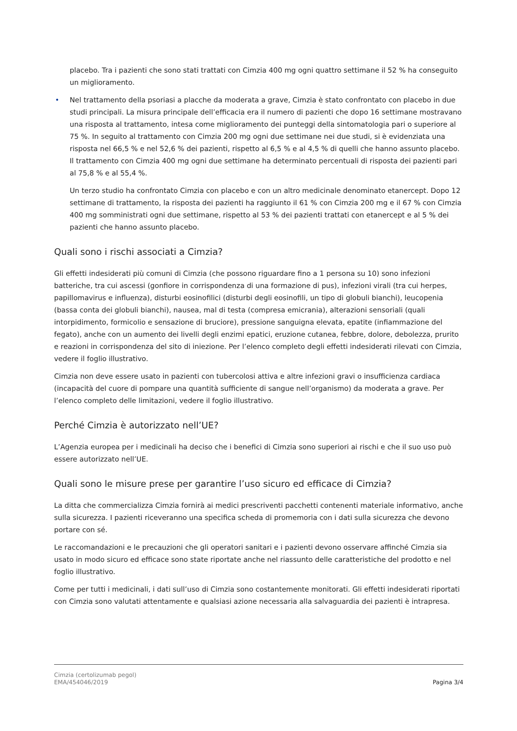placebo. Tra i pazienti che sono stati trattati con Cimzia 400 mg ogni quattro settimane il 52 % ha conseguito un miglioramento.
• Nel trattamento della psoriasi a placche da moderata a grave, Cimzia è stato confrontato con placebo in due studi principali. La misura principale dell’efficacia era il numero di pazienti che dopo 16 settimane mostravano una risposta al trattamento, intesa come miglioramento dei punteggi della sintomatologia pari o superiore al 75 %. In seguito al trattamento con Cimzia 200 mg ogni due settimane nei due studi, si è evidenziata una risposta nel 66,5 % e nel 52,6 % dei pazienti, rispetto al 6,5 % e al 4,5 % di quelli che hanno assunto placebo. Il trattamento con Cimzia 400 mg ogni due settimane ha determinato percentuali di risposta dei pazienti pari al 75,8 % e al 55,4 %.
Un terzo studio ha confrontato Cimzia con placebo e con un altro medicinale denominato etanercept. Dopo 12 settimane di trattamento, la risposta dei pazienti ha raggiunto il 61 % con Cimzia 200 mg e il 67 % con Cimzia 400 mg somministrati ogni due settimane, rispetto al 53 % dei pazienti trattati con etanercept e al 5 % dei pazienti che hanno assunto placebo.
Quali sono i rischi associati a Cimzia?
Gli effetti indesiderati più comuni di Cimzia (che possono riguardare fino a 1 persona su 10) sono infezioni batteriche, tra cui ascessi (gonfiore in corrispondenza di una formazione di pus), infezioni virali (tra cui herpes, papillomavirus e influenza), disturbi eosinofilici (disturbi degli eosinofili, un tipo di globuli bianchi), leucopenia (bassa conta dei globuli bianchi), nausea, mal di testa (compresa emicrania), alterazioni sensoriali (quali intorpidimento, formicolio e sensazione di bruciore), pressione sanguigna elevata, epatite (infiammazione del fegato), anche con un aumento dei livelli degli enzimi epatici, eruzione cutanea, febbre, dolore, debolezza, prurito e reazioni in corrispondenza del sito di iniezione. Per l’elenco completo degli effetti indesiderati rilevati con Cimzia, vedere il foglio illustrativo.
Cimzia non deve essere usato in pazienti con tubercolosi attiva e altre infezioni gravi o insufficienza cardiaca (incapacità del cuore di pompare una quantità sufficiente di sangue nell’organismo) da moderata a grave. Per l’elenco completo delle limitazioni, vedere il foglio illustrativo.
Perché Cimzia è autorizzato nell’UE?
L’Agenzia europea per i medicinali ha deciso che i benefici di Cimzia sono superiori ai rischi e che il suo uso può essere autorizzato nell’UE.
Quali sono le misure prese per garantire l’uso sicuro ed efficace di Cimzia?
La ditta che commercializza Cimzia fornirà ai medici prescriventi pacchetti contenenti materiale informativo, anche sulla sicurezza. I pazienti riceveranno una specifica scheda di promemoria con i dati sulla sicurezza che devono portare con sé.
Le raccomandazioni e le precauzioni che gli operatori sanitari e i pazienti devono osservare affinché Cimzia sia usato in modo sicuro ed efficace sono state riportate anche nel riassunto delle caratteristiche del prodotto e nel foglio illustrativo.
Come per tutti i medicinali, i dati sull’uso di Cimzia sono costantemente monitorati. Gli effetti indesiderati riportati con Cimzia sono valutati attentamente e qualsiasi azione necessaria alla salvaguardia dei pazienti è intrapresa.
Cimzia (certolizumab pegol)
EMA/454046/2019
Pagina 3/4